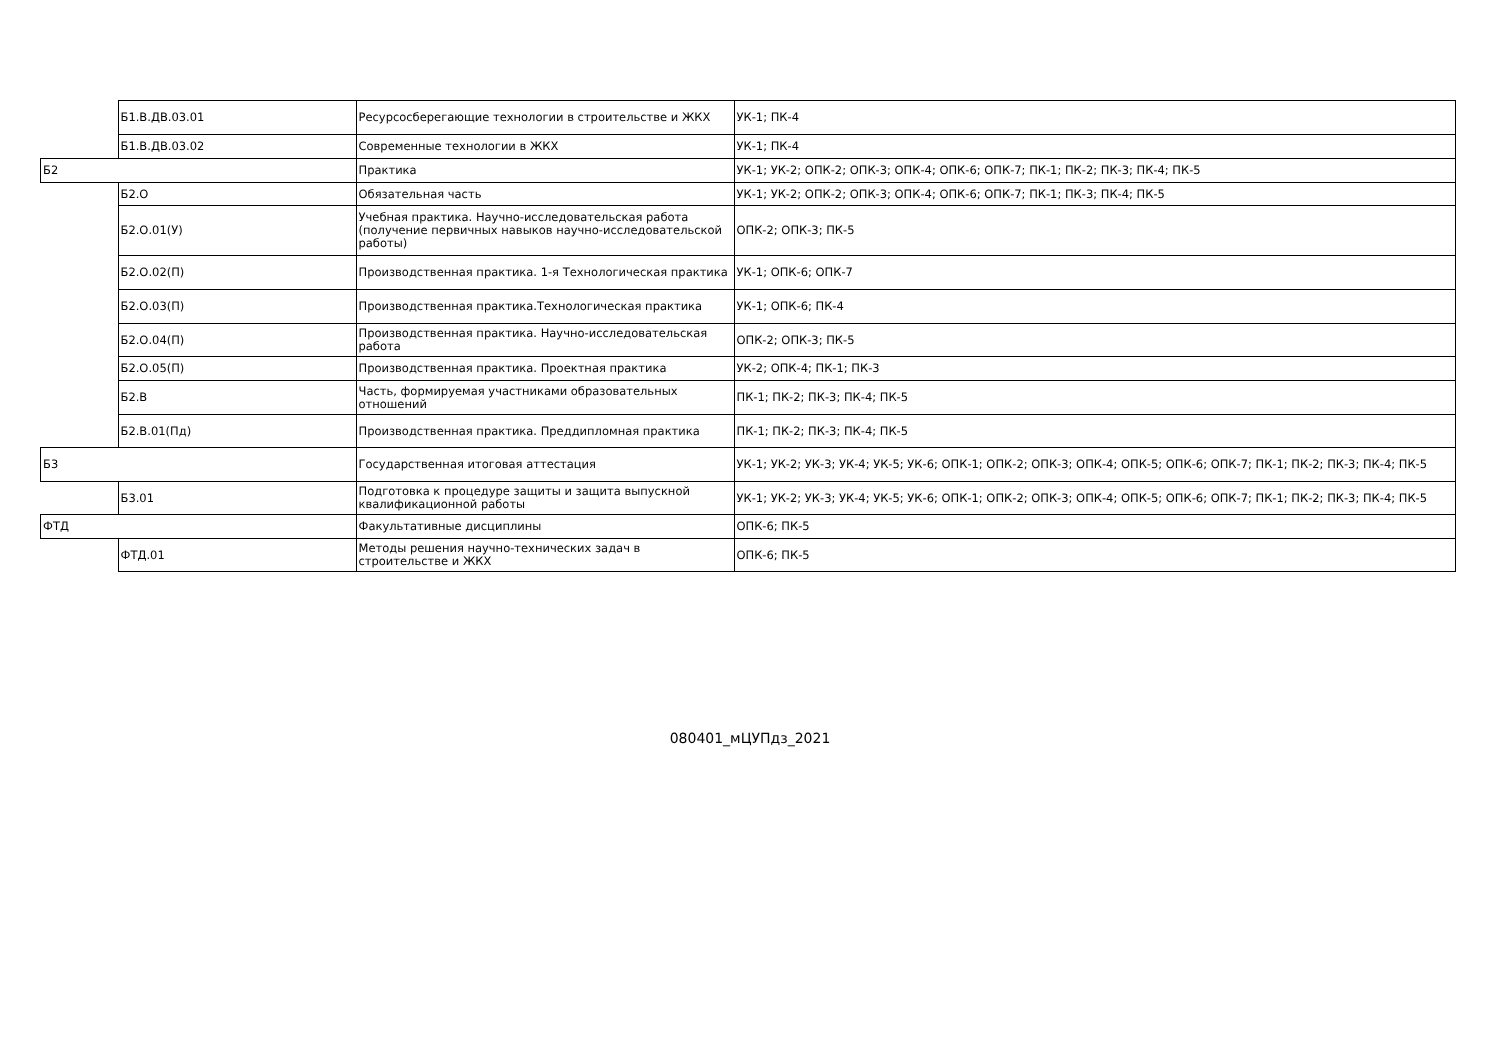| | Б1.В.ДВ.03.01 | Ресурсосберегающие технологии в строительстве и ЖКХ | УК-1; ПК-4 |
| | Б1.В.ДВ.03.02 | Современные технологии в ЖКХ | УК-1; ПК-4 |
| Б2 | | Практика | УК-1; УК-2; ОПК-2; ОПК-3; ОПК-4; ОПК-6; ОПК-7; ПК-1; ПК-2; ПК-3; ПК-4; ПК-5 |
| | Б2.О | Обязательная часть | УК-1; УК-2; ОПК-2; ОПК-3; ОПК-4; ОПК-6; ОПК-7; ПК-1; ПК-3; ПК-4; ПК-5 |
| | Б2.О.01(У) | Учебная практика. Научно-исследовательская работа (получение первичных навыков научно-исследовательской работы) | ОПК-2; ОПК-3; ПК-5 |
| | Б2.О.02(П) | Производственная практика. 1-я Технологическая практика | УК-1; ОПК-6; ОПК-7 |
| | Б2.О.03(П) | Производственная практика.Технологическая практика | УК-1; ОПК-6; ПК-4 |
| | Б2.О.04(П) | Производственная практика. Научно-исследовательская работа | ОПК-2; ОПК-3; ПК-5 |
| | Б2.О.05(П) | Производственная практика. Проектная практика | УК-2; ОПК-4; ПК-1; ПК-3 |
| | Б2.В | Часть, формируемая участниками образовательных отношений | ПК-1; ПК-2; ПК-3; ПК-4; ПК-5 |
| | Б2.В.01(Пд) | Производственная практика. Преддипломная практика | ПК-1; ПК-2; ПК-3; ПК-4; ПК-5 |
| Б3 | | Государственная итоговая аттестация | УК-1; УК-2; УК-3; УК-4; УК-5; УК-6; ОПК-1; ОПК-2; ОПК-3; ОПК-4; ОПК-5; ОПК-6; ОПК-7; ПК-1; ПК-2; ПК-3; ПК-4; ПК-5 |
| | Б3.01 | Подготовка к процедуре защиты и защита выпускной квалификационной работы | УК-1; УК-2; УК-3; УК-4; УК-5; УК-6; ОПК-1; ОПК-2; ОПК-3; ОПК-4; ОПК-5; ОПК-6; ОПК-7; ПК-1; ПК-2; ПК-3; ПК-4; ПК-5 |
| ФТД | | Факультативные дисциплины | ОПК-6; ПК-5 |
| | ФТД.01 | Методы решения научно-технических задач в строительстве и ЖКХ | ОПК-6; ПК-5 |
080401_мЦУПдз_2021